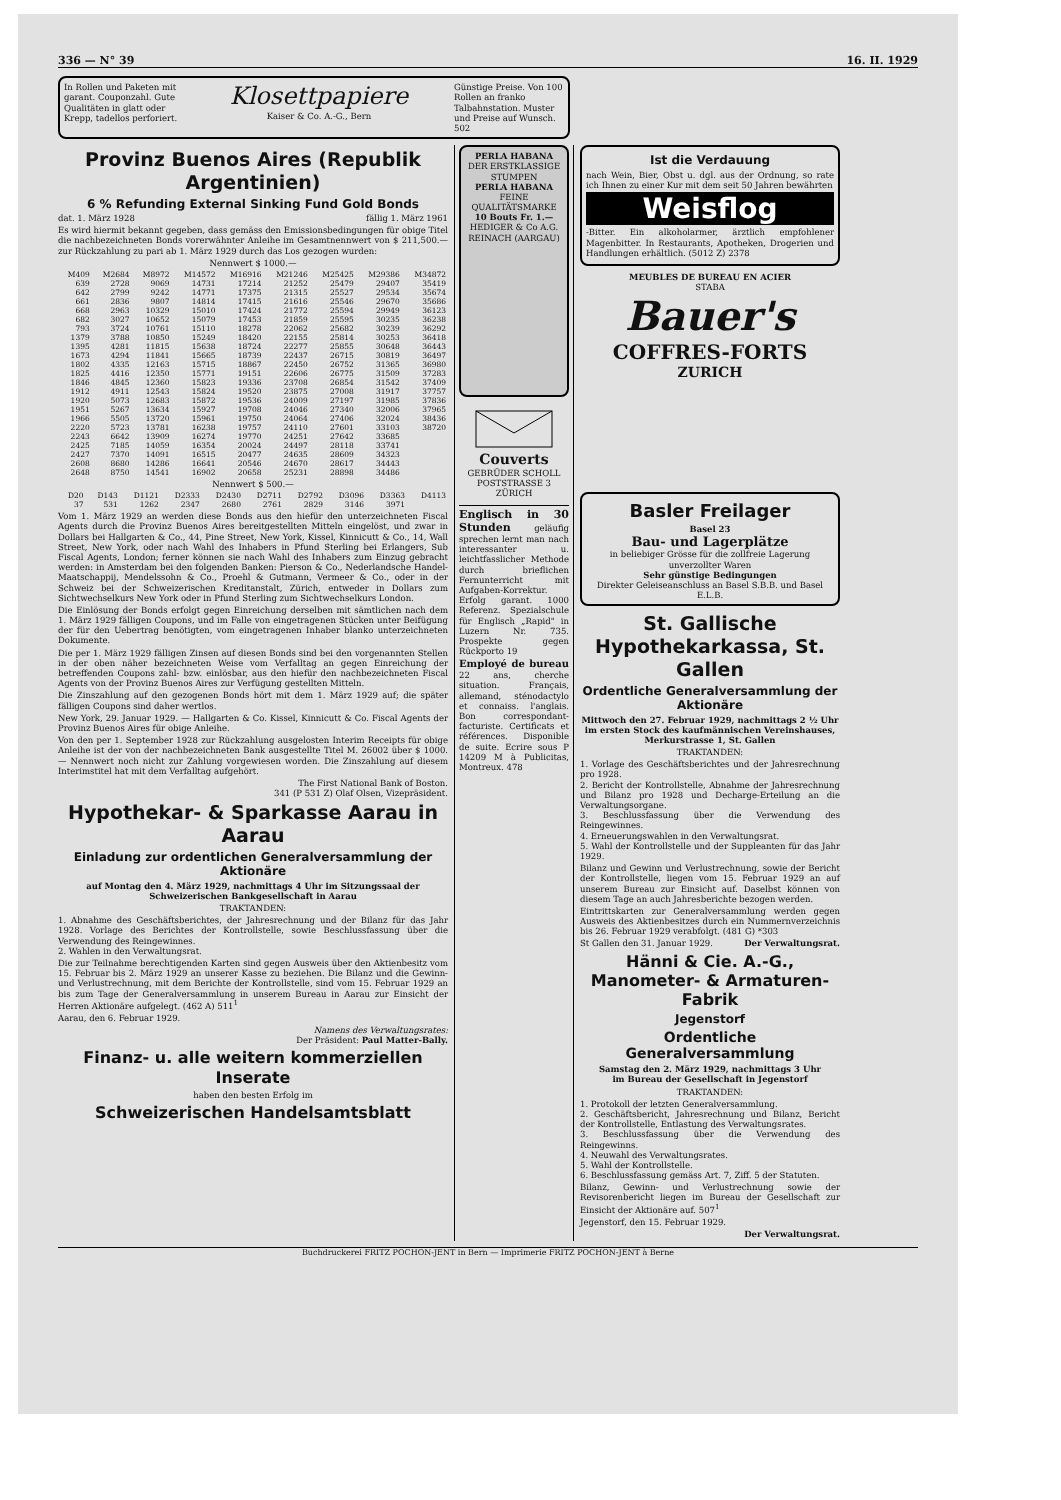336 — N° 39 16. II. 1929
In Rollen und Paketen mit garant. Couponzahl. Gute Qualitäten in glatt oder Krepp, tadellos perforiert.
Klosettpapiere
Kaiser & Co. A.-G., Bern
Günstige Preise. Von 100 Rollen an franko Talbahnstation. Muster und Preise auf Wunsch. 502
Provinz Buenos Aires (Republik Argentinien)
6 % Refunding External Sinking Fund Gold Bonds
dat. 1. März 1928 fällig 1. März 1961
Es wird hiermit bekannt gegeben, dass gemäss den Emissionsbedingungen für obige Titel die nachbezeichneten Bonds vorerwähnter Anleihe im Gesamtnennwert von $ 211,500.— zur Rückzahlung zu pari ab 1. März 1929 durch das Los gezogen wurden:
Nennwert $ 1000.—
| M409 | M2684 | M8972 | M14572 | M16916 | M21246 | M25425 | M29386 | M34872 |
| 639 | 2728 | 9069 | 14731 | 17214 | 21252 | 25479 | 29407 | 35419 |
| 642 | 2799 | 9242 | 14771 | 17375 | 21315 | 25527 | 29534 | 35674 |
| 661 | 2836 | 9807 | 14814 | 17415 | 21616 | 25546 | 29670 | 35686 |
| 668 | 2963 | 10329 | 15010 | 17424 | 21772 | 25594 | 29949 | 36123 |
| 682 | 3027 | 10652 | 15079 | 17453 | 21859 | 25595 | 30235 | 36238 |
| 793 | 3724 | 10761 | 15110 | 18278 | 22062 | 25682 | 30239 | 36292 |
| 1379 | 3788 | 10850 | 15249 | 18420 | 22155 | 25814 | 30253 | 36418 |
| 1395 | 4281 | 11815 | 15638 | 18724 | 22277 | 25855 | 30648 | 36443 |
| 1673 | 4294 | 11841 | 15665 | 18739 | 22437 | 26715 | 30819 | 36497 |
| 1802 | 4335 | 12163 | 15715 | 18867 | 22450 | 26752 | 31365 | 36980 |
| 1825 | 4416 | 12350 | 15771 | 19151 | 22606 | 26775 | 31509 | 37283 |
| 1846 | 4845 | 12360 | 15823 | 19336 | 23708 | 26854 | 31542 | 37409 |
| 1912 | 4911 | 12543 | 15824 | 19520 | 23875 | 27008 | 31917 | 37757 |
| 1920 | 5073 | 12683 | 15872 | 19536 | 24009 | 27197 | 31985 | 37836 |
| 1951 | 5267 | 13634 | 15927 | 19708 | 24046 | 27340 | 32006 | 37965 |
| 1966 | 5505 | 13720 | 15961 | 19750 | 24064 | 27406 | 32024 | 38436 |
| 2220 | 5723 | 13781 | 16238 | 19757 | 24110 | 27601 | 33103 | 38720 |
| 2243 | 6642 | 13909 | 16274 | 19770 | 24251 | 27642 | 33685 | |
| 2425 | 7185 | 14059 | 16354 | 20024 | 24497 | 28118 | 33741 | |
| 2427 | 7370 | 14091 | 16515 | 20477 | 24635 | 28609 | 34323 | |
| 2608 | 8680 | 14286 | 16641 | 20546 | 24670 | 28617 | 34443 | |
| 2648 | 8750 | 14541 | 16902 | 20658 | 25231 | 28898 | 34486 | |
Nennwert $ 500.—
| D20 | D143 | D1121 | D2333 | D2430 | D2711 | D2792 | D3096 | D3363 | D4113 |
| 37 | 531 | 1262 | 2347 | 2680 | 2761 | 2829 | 3146 | 3971 | |
Vom 1. März 1929 an werden diese Bonds aus den hiefür den unterzeichneten Fiscal Agents durch die Provinz Buenos Aires bereitgestellten Mitteln eingelöst, und zwar in Dollars bei Hallgarten & Co., 44, Pine Street, New York, Kissel, Kinnicutt & Co., 14, Wall Street, New York, oder nach Wahl des Inhabers in Pfund Sterling bei Erlangers, Sub Fiscal Agents, London; ferner können sie nach Wahl des Inhabers zum Einzug gebracht werden: in Amsterdam bei den folgenden Banken: Pierson & Co., Nederlandsche Handel-Maatschappij, Mendelssohn & Co., Proehl & Gutmann, Vermeer & Co., oder in der Schweiz bei der Schweizerischen Kreditanstalt, Zürich, entweder in Dollars zum Sichtwechselkurs New York oder in Pfund Sterling zum Sichtwechselkurs London.
Die Einlösung der Bonds erfolgt gegen Einreichung derselben mit sämtlichen nach dem 1. März 1929 fälligen Coupons, und im Falle von eingetragenen Stücken unter Beifügung der für den Uebertrag benötigten, vom eingetragenen Inhaber blanko unterzeichneten Dokumente.
Die per 1. März 1929 fälligen Zinsen auf diesen Bonds sind bei den vorgenannten Stellen in der oben näher bezeichneten Weise vom Verfalltag an gegen Einreichung der betreffenden Coupons zahl- bzw. einlösbar, aus den hiefür den nachbezeichneten Fiscal Agents von der Provinz Buenos Aires zur Verfügung gestellten Mitteln.
Die Zinszahlung auf den gezogenen Bonds hört mit dem 1. März 1929 auf; die später fälligen Coupons sind daher wertlos.
New York, 29. Januar 1929. — Hallgarten & Co. Kissel, Kinnicutt & Co. Fiscal Agents der Provinz Buenos Aires für obige Anleihe.
Von den per 1. September 1928 zur Rückzahlung ausgelosten Interim Receipts für obige Anleihe ist der von der nachbezeichneten Bank ausgestellte Titel M. 26002 über $ 1000.— Nennwert noch nicht zur Zahlung vorgewiesen worden. Die Zinszahlung auf diesem Interimstitel hat mit dem Verfalltag aufgehört.
The First National Bank of Boston.
341 (P 531 Z) Olaf Olsen, Vizepräsident.
Hypothekar- & Sparkasse Aarau in Aarau
Einladung zur ordentlichen Generalversammlung der Aktionäre
auf Montag den 4. März 1929, nachmittags 4 Uhr im Sitzungssaal der Schweizerischen Bankgesellschaft in Aarau
TRAKTANDEN:
1. Abnahme des Geschäftsberichtes, der Jahresrechnung und der Bilanz für das Jahr 1928. Vorlage des Berichtes der Kontrollstelle, sowie Beschlussfassung über die Verwendung des Reingewinnes.
2. Wahlen in den Verwaltungsrat.
Die zur Teilnahme berechtigenden Karten sind gegen Ausweis über den Aktienbesitz vom 15. Februar bis 2. März 1929 an unserer Kasse zu beziehen. Die Bilanz und die Gewinn- und Verlustrechnung, mit dem Berichte der Kontrollstelle, sind vom 15. Februar 1929 an bis zum Tage der Generalversammlung in unserem Bureau in Aarau zur Einsicht der Herren Aktionäre aufgelegt. (462 A) 511<sup>1</sup>
Aarau, den 6. Februar 1929.
Namens des Verwaltungsrates:
Der Präsident: Paul Matter-Bally.
Finanz- u. alle weitern kommerziellen Inserate
haben den besten Erfolg im
Schweizerischen Handelsamtsblatt
PERLA HABANA
DER ERSTKLASSIGE STUMPEN
PERLA HABANA
FEINE QUALITÄTSMARKE
10 Bouts Fr. 1.—
HEDIGER & Co A.G.
REINACH (AARGAU)
Couverts
GEBRÜDER SCHOLL
POSTSTRASSE 3 ZÜRICH
Englisch in 30 Stunden geläufig sprechen lernt man nach interessanter u. leichtfasslicher Methode durch brieflichen Fernunterricht mit Aufgaben-Korrektur. Erfolg garant. 1000 Referenz. Spezialschule für Englisch „Rapid" in Luzern Nr. 735. Prospekte gegen Rückporto 19
Employé de bureau 22 ans, cherche situation. Français, allemand, sténodactylo et connaiss. l'anglais. Bon correspondant-facturiste. Certificats et références. Disponible de suite. Ecrire sous P 14209 M à Publicitas, Montreux. 478
Ist die Verdauung
nach Wein, Bier, Obst u. dgl. aus der Ordnung, so rate ich Ihnen zu einer Kur mit dem seit 50 Jahren bewährten
Weisflog
-Bitter. Ein alkoholarmer, ärztlich empfohlener Magenbitter. In Restaurants, Apotheken, Drogerien und Handlungen erhältlich. (5012 Z) 2378
MEUBLES DE BUREAU EN ACIER
STABA
Bauer's
COFFRES-FORTS
ZURICH
Basler Freilager
Basel 23
Bau- und Lagerplätze
in beliebiger Grösse für die zollfreie Lagerung unverzollter Waren
Sehr günstige Bedingungen
Direkter Geleiseanschluss an Basel S.B.B. und Basel E.L.B.
St. Gallische Hypothekarkassa, St. Gallen
Ordentliche Generalversammlung der Aktionäre
Mittwoch den 27. Februar 1929, nachmittags 2 ½ Uhr
im ersten Stock des kaufmännischen Vereinshauses, Merkurstrasse 1, St. Gallen
TRAKTANDEN:
1. Vorlage des Geschäftsberichtes und der Jahresrechnung pro 1928.
2. Bericht der Kontrollstelle, Abnahme der Jahresrechnung und Bilanz pro 1928 und Decharge-Erteilung an die Verwaltungsorgane.
3. Beschlussfassung über die Verwendung des Reingewinnes.
4. Erneuerungswahlen in den Verwaltungsrat.
5. Wahl der Kontrollstelle und der Suppleanten für das Jahr 1929.
Bilanz und Gewinn und Verlustrechnung, sowie der Bericht der Kontrollstelle, liegen vom 15. Februar 1929 an auf unserem Bureau zur Einsicht auf. Daselbst können von diesem Tage an auch Jahresberichte bezogen werden.
Eintrittskarten zur Generalversammlung werden gegen Ausweis des Aktienbesitzes durch ein Nummernverzeichnis bis 26. Februar 1929 verabfolgt. (481 G) *303
St Gallen den 31. Januar 1929. Der Verwaltungsrat.
Hänni & Cie. A.-G., Manometer- & Armaturen-Fabrik
Jegenstorf
Ordentliche Generalversammlung
Samstag den 2. März 1929, nachmittags 3 Uhr
im Bureau der Gesellschaft in Jegenstorf
TRAKTANDEN:
1. Protokoll der letzten Generalversammlung.
2. Geschäftsbericht, Jahresrechnung und Bilanz, Bericht der Kontrollstelle, Entlastung des Verwaltungsrates.
3. Beschlussfassung über die Verwendung des Reingewinns.
4. Neuwahl des Verwaltungsrates.
5. Wahl der Kontrollstelle.
6. Beschlussfassung gemäss Art. 7, Ziff. 5 der Statuten.
Bilanz, Gewinn- und Verlustrechnung sowie der Revisorenbericht liegen im Bureau der Gesellschaft zur Einsicht der Aktionäre auf. 507<sup>1</sup>
Jegenstorf, den 15. Februar 1929.
Der Verwaltungsrat.
Buchdruckerei FRITZ POCHON-JENT in Bern — Imprimerie FRITZ POCHON-JENT à Berne